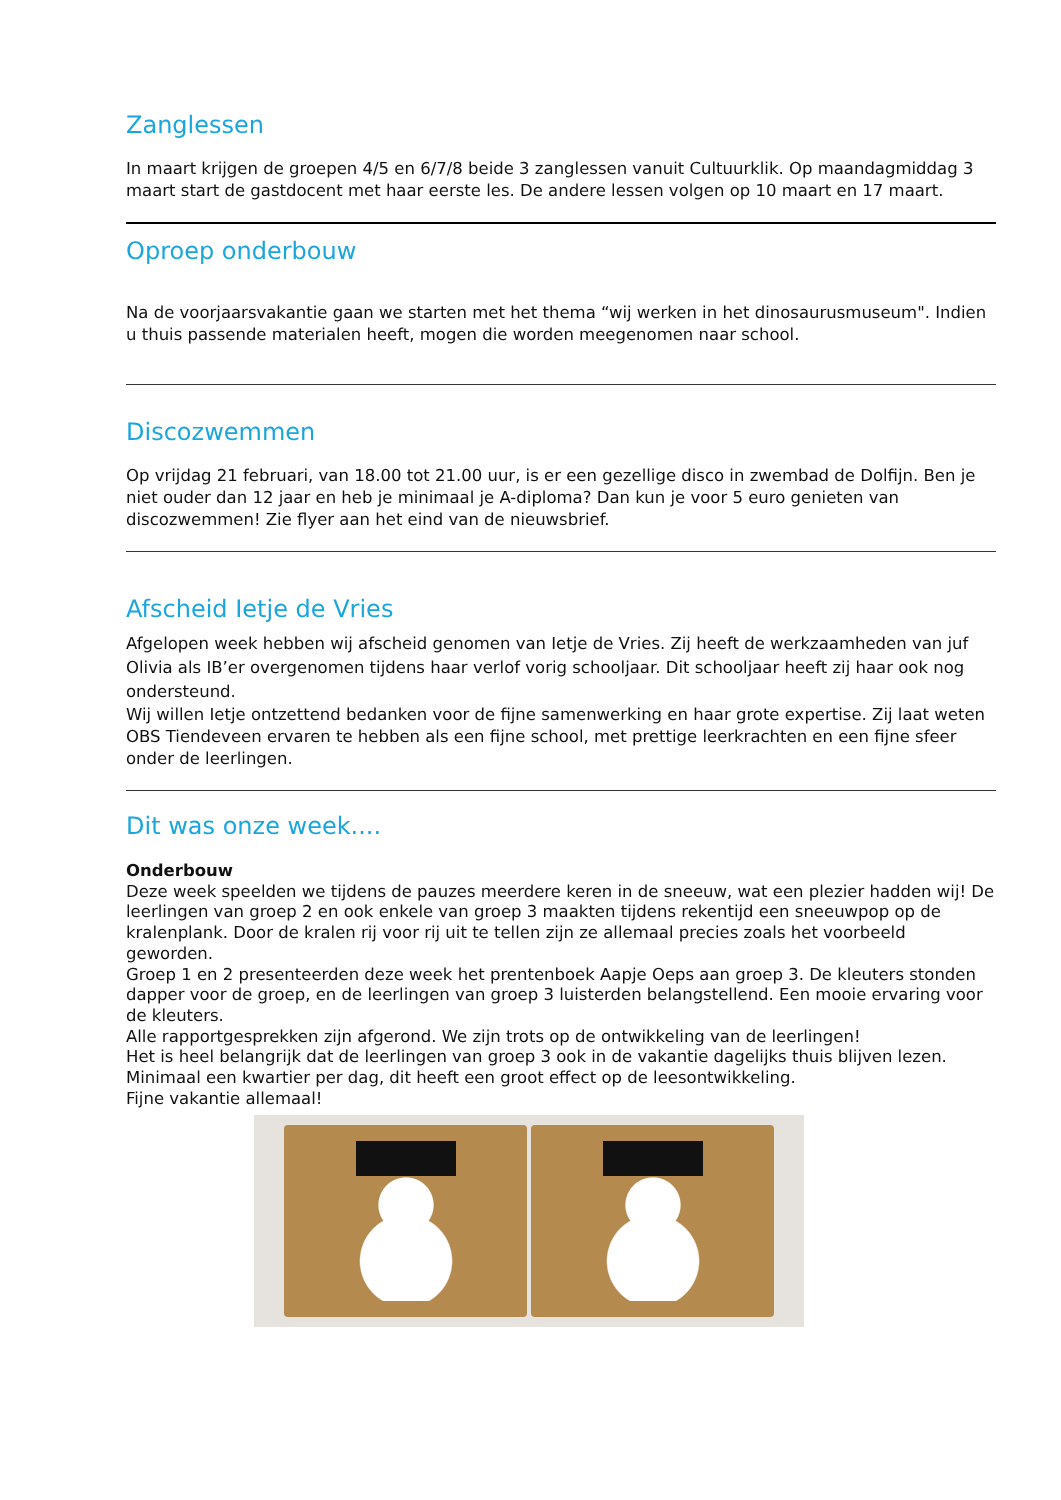Zanglessen
In maart krijgen de groepen 4/5 en 6/7/8 beide 3 zanglessen vanuit Cultuurklik. Op maandagmiddag 3 maart start de gastdocent met haar eerste les. De andere lessen volgen op 10 maart en 17 maart.
Oproep onderbouw
Na de voorjaarsvakantie gaan we starten met het thema “wij werken in het dinosaurusmuseum". Indien u thuis passende materialen heeft, mogen die worden meegenomen naar school.
Discozwemmen
Op vrijdag 21 februari, van 18.00 tot 21.00 uur, is er een gezellige disco in zwembad de Dolfijn. Ben je niet ouder dan 12 jaar en heb je minimaal je A-diploma? Dan kun je voor 5 euro genieten van discozwemmen! Zie flyer aan het eind van de nieuwsbrief.
Afscheid Ietje de Vries
Afgelopen week hebben wij afscheid genomen van Ietje de Vries. Zij heeft de werkzaamheden van juf Olivia als IB’er overgenomen tijdens haar verlof vorig schooljaar. Dit schooljaar heeft zij haar ook nog ondersteund.
Wij willen Ietje ontzettend bedanken voor de fijne samenwerking en haar grote expertise. Zij laat weten OBS Tiendeveen ervaren te hebben als een fijne school, met prettige leerkrachten en een fijne sfeer onder de leerlingen.
Dit was onze week....
Onderbouw
Deze week speelden we tijdens de pauzes meerdere keren in de sneeuw, wat een plezier hadden wij! De leerlingen van groep 2 en ook enkele van groep 3 maakten tijdens rekentijd een sneeuwpop op de kralenplank. Door de kralen rij voor rij uit te tellen zijn ze allemaal precies zoals het voorbeeld geworden.
Groep 1 en 2 presenteerden deze week het prentenboek Aapje Oeps aan groep 3. De kleuters stonden dapper voor de groep, en de leerlingen van groep 3 luisterden belangstellend. Een mooie ervaring voor de kleuters.
Alle rapportgesprekken zijn afgerond. We zijn trots op de ontwikkeling van de leerlingen!
Het is heel belangrijk dat de leerlingen van groep 3 ook in de vakantie dagelijks thuis blijven lezen. Minimaal een kwartier per dag, dit heeft een groot effect op de leesontwikkeling.
Fijne vakantie allemaal!